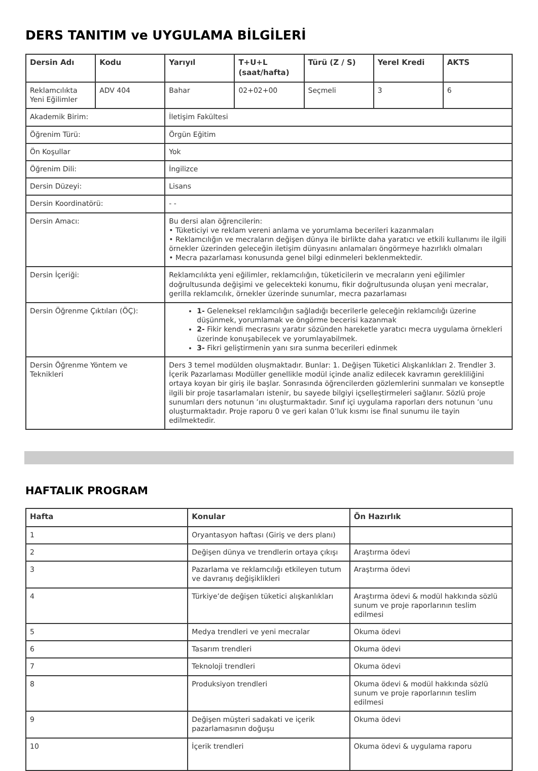DERS TANITIM ve UYGULAMA BİLGİLERİ
| Dersin Adı | Kodu | Yarıyıl | T+U+L (saat/hafta) | Türü (Z / S) | Yerel Kredi | AKTS |
| --- | --- | --- | --- | --- | --- | --- |
| Reklamcılıkta Yeni Eğilimler | ADV 404 | Bahar | 02+02+00 | Seçmeli | 3 | 6 |
| Akademik Birim: | | İletişim Fakültesi | | | | |
| Öğrenim Türü: | | Örgün Eğitim | | | | |
| Ön Koşullar | | Yok | | | | |
| Öğrenim Dili: | | İngilizce | | | | |
| Dersin Düzeyi: | | Lisans | | | | |
| Dersin Koordinatörü: | | - - | | | | |
| Dersin Amacı: | | Bu dersi alan öğrencilerin: • Tüketiciyi ve reklam vereni anlama ve yorumlama becerileri kazanmaları • Reklamcılığın ve mecraların değişen dünya ile birlikte daha yaratıcı ve etkili kullanımı ile ilgili örnekler üzerinden geleceğin iletişim dünyasını anlamaları öngörmeye hazırlıklı olmaları • Mecra pazarlaması konusunda genel bilgi edinmeleri beklenmektedir. | | | | |
| Dersin İçeriği: | | Reklamcılıkta yeni eğilimler, reklamcılığın, tüketicilerin ve mecraların yeni eğilimler doğrultusunda değişimi ve gelecekteki konumu, fikir doğrultusunda oluşan yeni mecralar, gerilla reklamcılık, örnekler üzerinde sunumlar, mecra pazarlaması | | | | |
| Dersin Öğrenme Çıktıları (ÖÇ): | | 1- Geleneksel reklamcılığın sağladığı becerilerle geleceğin reklamcılığı üzerine düşünmek, yorumlamak ve öngörme becerisi kazanmak 2- Fikir kendi mecrasını yaratır sözünden hareketle yaratıcı mecra uygulama örnekleri üzerinde konuşabilecek ve yorumlayabilmek. 3- Fikri geliştirmenin yanı sıra sunma becerileri edinmek | | | | |
| Dersin Öğrenme Yöntem ve Teknikleri | | Ders 3 temel modülden oluşmaktadır. Bunlar: 1. Değişen Tüketici Alışkanlıkları 2. Trendler 3. İçerik Pazarlaması Modüller genellikle modül içinde analiz edilecek kavramın gerekliliğini ortaya koyan bir giriş ile başlar. Sonrasında öğrencilerden gözlemlerini sunmaları ve konseptle ilgili bir proje tasarlamaları istenir, bu sayede bilgiyi içselleştirmeleri sağlanır. Sözlü proje sunumları ders notunun ’ını oluşturmaktadır. Sınıf içi uygulama raporları ders notunun ’unu oluşturmaktadır. Proje raporu 0 ve geri kalan 0’luk kısmı ise final sunumu ile tayin edilmektedir. | | | | |
HAFTALIK PROGRAM
| Hafta | Konular | Ön Hazırlık |
| --- | --- | --- |
| 1 | Oryantasyon haftası (Giriş ve ders planı) | |
| 2 | Değişen dünya ve trendlerin ortaya çıkışı | Araştırma ödevi |
| 3 | Pazarlama ve reklamcılığı etkileyen tutum ve davranış değişiklikleri | Araştırma ödevi |
| 4 | Türkiye’de değişen tüketici alışkanlıkları | Araştırma ödevi & modül hakkında sözlü sunum ve proje raporlarının teslim edilmesi |
| 5 | Medya trendleri ve yeni mecralar | Okuma ödevi |
| 6 | Tasarım trendleri | Okuma ödevi |
| 7 | Teknoloji trendleri | Okuma ödevi |
| 8 | Produksiyon trendleri | Okuma ödevi & modül hakkında sözlü sunum ve proje raporlarının teslim edilmesi |
| 9 | Değişen müşteri sadakati ve içerik pazarlamasının doğuşu | Okuma ödevi |
| 10 | İçerik trendleri | Okuma ödevi & uygulama raporu |